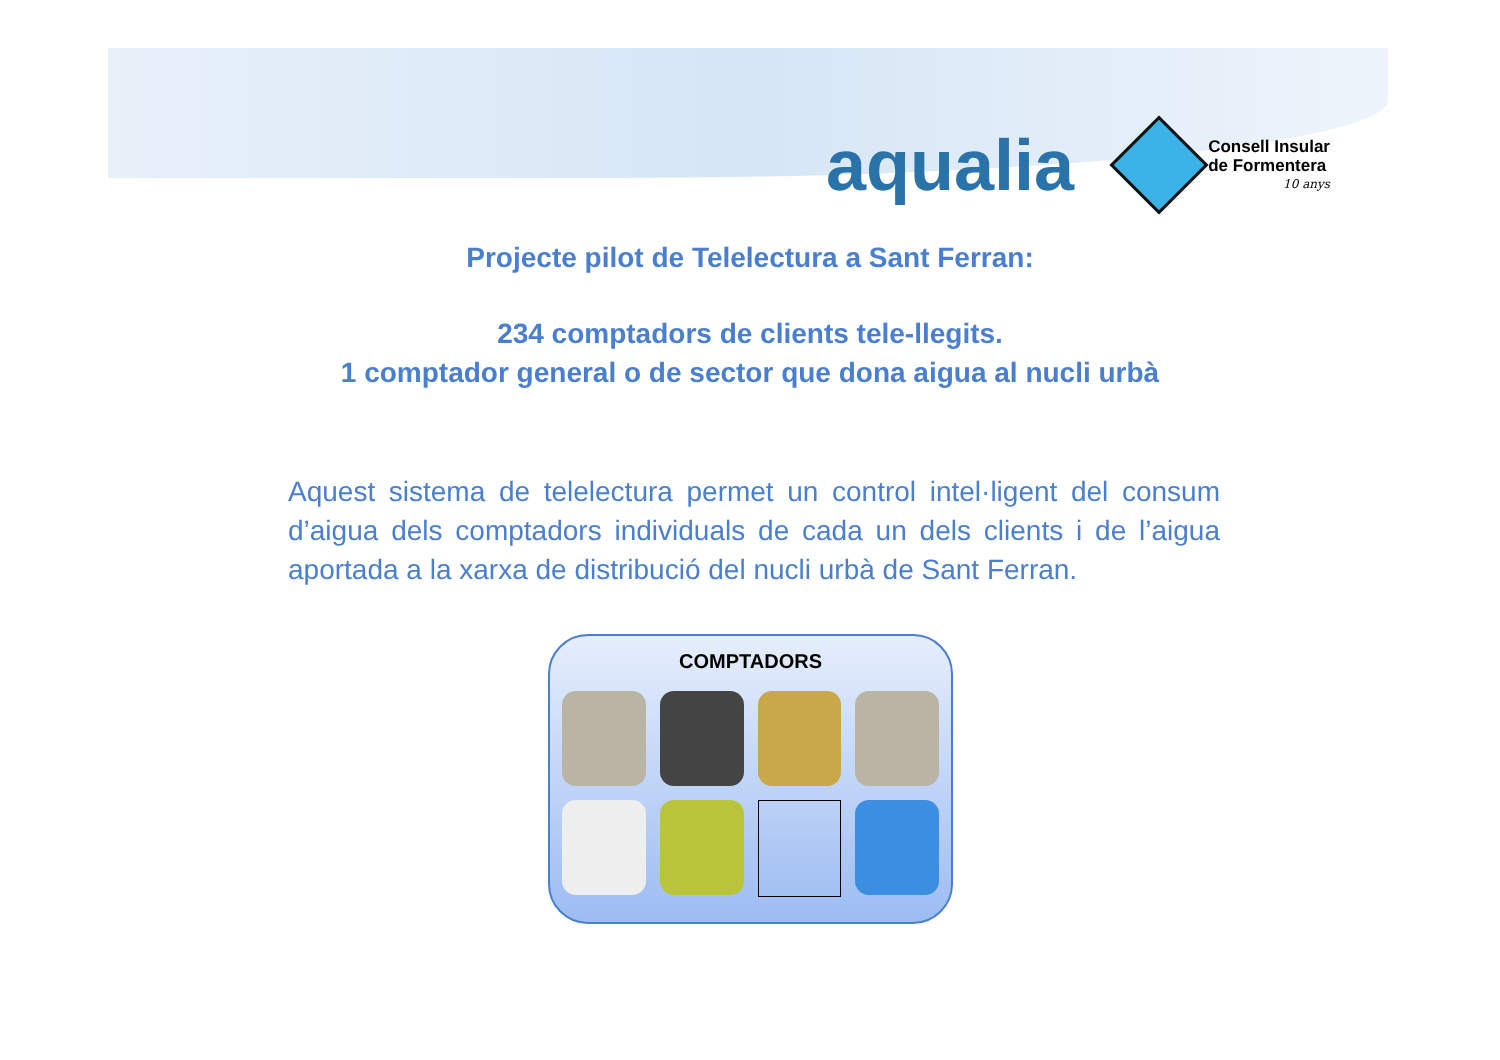aqualia
Consell Insular
de Formentera
10 anys
Projecte pilot de Telelectura a Sant Ferran:
234 comptadors de clients tele-llegits.
1 comptador general o de sector que dona aigua al nucli urbà
Aquest sistema de telelectura permet un control intel·ligent del consum d’aigua dels comptadors individuals de cada un dels clients i de l’aigua aportada a la xarxa de distribució del nucli urbà de Sant Ferran.
COMPTADORS